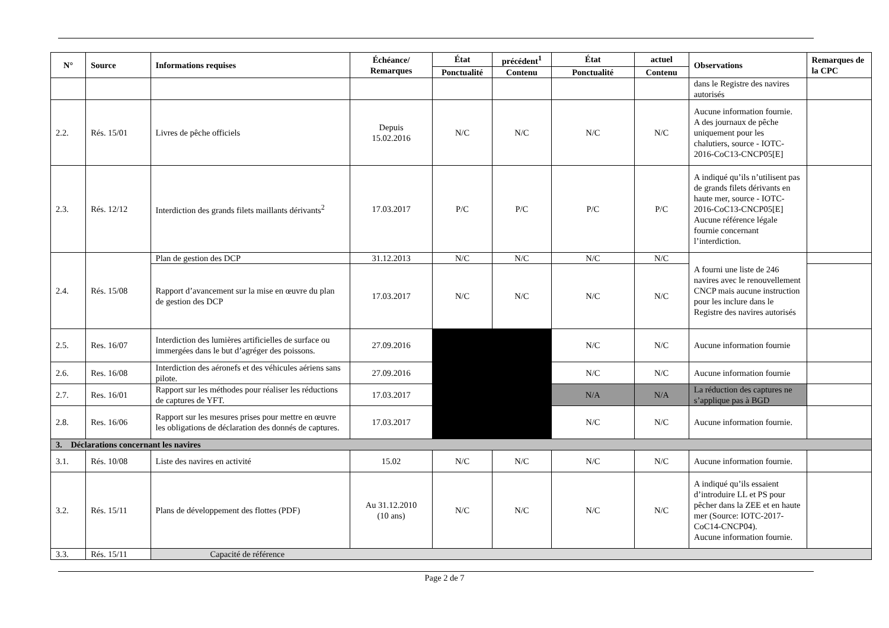| N° | Source | Informations requises | Échéance/ Remarques | État | précédent<sup>1</sup> | État | actuel | Observations | Remarques de la CPC |
| --- | --- | --- | --- | --- | --- | --- | --- | --- | --- |
| | | | | Ponctualité | Contenu | Ponctualité | Contenu | | |
| | | | | | | | | dans le Registre des navires autorisés | |
| 2.2. | Rés. 15/01 | Livres de pêche officiels | Depuis 15.02.2016 | N/C | N/C | N/C | N/C | Aucune information fournie. A des journaux de pêche uniquement pour les chalutiers, source - IOTC-2016-CoC13-CNCP05[E] | |
| 2.3. | Rés. 12/12 | Interdiction des grands filets maillants dérivants<sup>2</sup> | 17.03.2017 | P/C | P/C | P/C | P/C | A indiqué qu’ils n’utilisent pas de grands filets dérivants en haute mer, source - IOTC-2016-CoC13-CNCP05[E] Aucune référence légale fournie concernant l’interdiction. | |
| 2.4. | Rés. 15/08 | Plan de gestion des DCP | 31.12.2013 | N/C | N/C | N/C | N/C | A fourni une liste de 246 navires avec le renouvellement CNCP mais aucune instruction pour les inclure dans le Registre des navires autorisés | |
| | | Rapport d’avancement sur la mise en œuvre du plan de gestion des DCP | 17.03.2017 | N/C | N/C | N/C | N/C | | |
| 2.5. | Res. 16/07 | Interdiction des lumières artificielles de surface ou immergées dans le but d’agréger des poissons. | 27.09.2016 | | | N/C | N/C | Aucune information fournie | |
| 2.6. | Res. 16/08 | Interdiction des aéronefs et des véhicules aériens sans pilote. | 27.09.2016 | | | N/C | N/C | Aucune information fournie | |
| 2.7. | Res. 16/01 | Rapport sur les méthodes pour réaliser les réductions de captures de YFT. | 17.03.2017 | | | N/A | N/A | La réduction des captures ne s’applique pas à BGD | |
| 2.8. | Res. 16/06 | Rapport sur les mesures prises pour mettre en œuvre les obligations de déclaration des donnés de captures. | 17.03.2017 | | | N/C | N/C | Aucune information fournie. | |
| 3. Déclarations concernant les navires | | | | | | | | | |
| 3.1. | Rés. 10/08 | Liste des navires en activité | 15.02 | N/C | N/C | N/C | N/C | Aucune information fournie. | |
| 3.2. | Rés. 15/11 | Plans de développement des flottes (PDF) | Au 31.12.2010 (10 ans) | N/C | N/C | N/C | N/C | A indiqué qu’ils essaient d’introduire LL et PS pour pêcher dans la ZEE et en haute mer (Source: IOTC-2017-CoC14-CNCP04). Aucune information fournie. | |
| 3.3. | Rés. 15/11 | Capacité de référence | | | | | | | |
Page 2 de 7